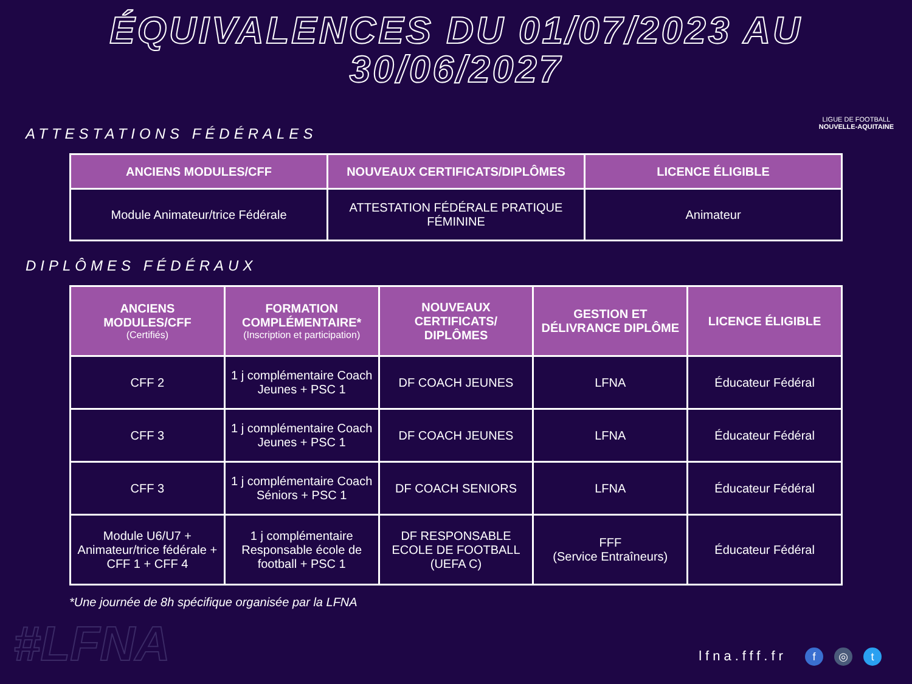ÉQUIVALENCES DU 01/07/2023 AU
30/06/2027
LIGUE DE FOOTBALL
NOUVELLE-AQUITAINE
ATTESTATIONS FÉDÉRALES
| ANCIENS MODULES/CFF | NOUVEAUX CERTIFICATS/DIPLÔMES | LICENCE ÉLIGIBLE |
| --- | --- | --- |
| Module Animateur/trice Fédérale | ATTESTATION FÉDÉRALE PRATIQUE FÉMININE | Animateur |
DIPLÔMES FÉDÉRAUX
| ANCIENS MODULES/CFF (Certifiés) | FORMATION COMPLÉMENTAIRE* (Inscription et participation) | NOUVEAUX CERTIFICATS/ DIPLÔMES | GESTION ET DÉLIVRANCE DIPLÔME | LICENCE ÉLIGIBLE |
| --- | --- | --- | --- | --- |
| CFF 2 | 1 j complémentaire Coach Jeunes + PSC 1 | DF COACH JEUNES | LFNA | Éducateur Fédéral |
| CFF 3 | 1 j complémentaire Coach Jeunes + PSC 1 | DF COACH JEUNES | LFNA | Éducateur Fédéral |
| CFF 3 | 1 j complémentaire Coach Séniors + PSC 1 | DF COACH SENIORS | LFNA | Éducateur Fédéral |
| Module U6/U7 + Animateur/trice fédérale + CFF 1 + CFF 4 | 1 j complémentaire Responsable école de football + PSC 1 | DF RESPONSABLE ECOLE DE FOOTBALL (UEFA C) | FFF (Service Entraîneurs) | Éducateur Fédéral |
*Une journée de 8h spécifique organisée par la LFNA
#LFNA lfna.fff.fr f ◎ t